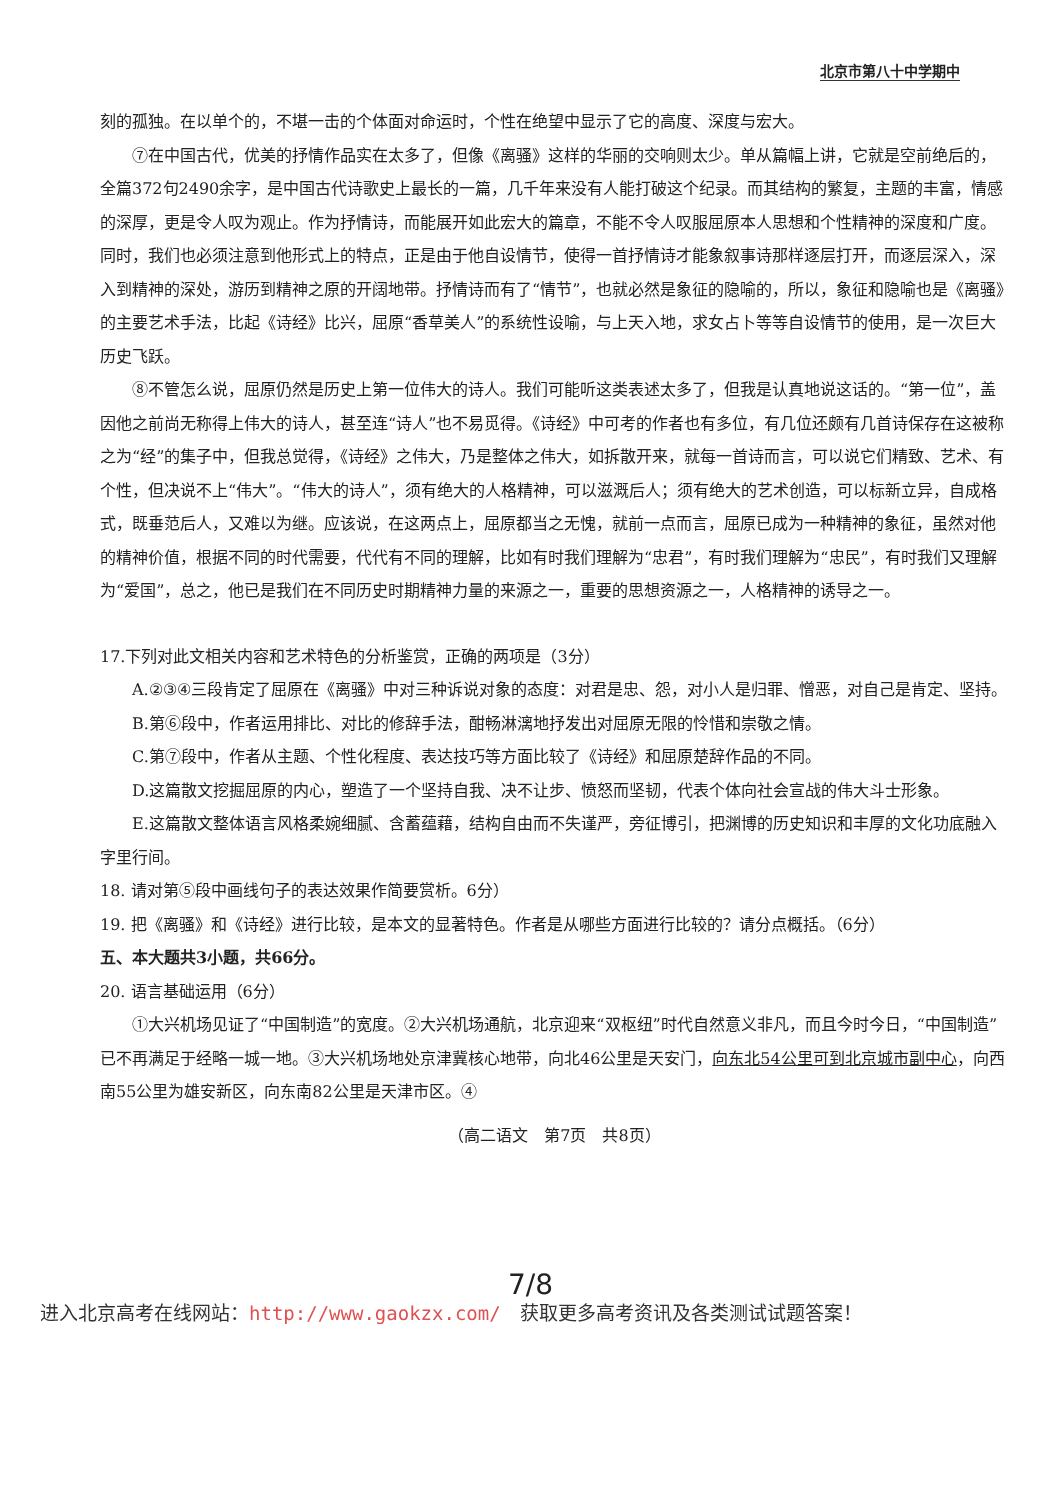北京市第八十中学期中
刻的孤独。在以单个的，不堪一击的个体面对命运时，个性在绝望中显示了它的高度、深度与宏大。
⑦在中国古代，优美的抒情作品实在太多了，但像《离骚》这样的华丽的交响则太少。单从篇幅上讲，它就是空前绝后的，全篇372句2490余字，是中国古代诗歌史上最长的一篇，几千年来没有人能打破这个纪录。而其结构的繁复，主题的丰富，情感的深厚，更是令人叹为观止。作为抒情诗，而能展开如此宏大的篇章，不能不令人叹服屈原本人思想和个性精神的深度和广度。同时，我们也必须注意到他形式上的特点，正是由于他自设情节，使得一首抒情诗才能象叙事诗那样逐层打开，而逐层深入，深入到精神的深处，游历到精神之原的开阔地带。抒情诗而有了“情节”，也就必然是象征的隐喻的，所以，象征和隐喻也是《离骚》的主要艺术手法，比起《诗经》比兴，屈原“香草美人”的系统性设喻，与上天入地，求女占卜等等自设情节的使用，是一次巨大历史飞跃。
⑧不管怎么说，屈原仍然是历史上第一位伟大的诗人。我们可能听这类表述太多了，但我是认真地说这话的。“第一位”，盖因他之前尚无称得上伟大的诗人，甚至连“诗人”也不易觅得。《诗经》中可考的作者也有多位，有几位还颇有几首诗保存在这被称之为“经”的集子中，但我总觉得，《诗经》之伟大，乃是整体之伟大，如拆散开来，就每一首诗而言，可以说它们精致、艺术、有个性，但决说不上“伟大”。“伟大的诗人”，须有绝大的人格精神，可以滋溉后人；须有绝大的艺术创造，可以标新立异，自成格式，既垂范后人，又难以为继。应该说，在这两点上，屈原都当之无愧，就前一点而言，屈原已成为一种精神的象征，虽然对他的精神价值，根据不同的时代需要，代代有不同的理解，比如有时我们理解为“忠君”，有时我们理解为“忠民”，有时我们又理解为“爱国”，总之，他已是我们在不同历史时期精神力量的来源之一，重要的思想资源之一，人格精神的诱导之一。
17.下列对此文相关内容和艺术特色的分析鉴赏，正确的两项是（3分）
A.②③④三段肯定了屈原在《离骚》中对三种诉说对象的态度：对君是忠、怨，对小人是归罪、憎恶，对自己是肯定、坚持。
B.第⑥段中，作者运用排比、对比的修辞手法，酣畅淋漓地抒发出对屈原无限的怜惜和崇敬之情。
C.第⑦段中，作者从主题、个性化程度、表达技巧等方面比较了《诗经》和屈原楚辞作品的不同。
D.这篇散文挖掘屈原的内心，塑造了一个坚持自我、决不让步、愤怒而坚韧，代表个体向社会宣战的伟大斗士形象。
E.这篇散文整体语言风格柔婉细腻、含蓄蕴藉，结构自由而不失谨严，旁征博引，把渊博的历史知识和丰厚的文化功底融入字里行间。
18. 请对第⑤段中画线句子的表达效果作简要赏析。6分）
19. 把《离骚》和《诗经》进行比较，是本文的显著特色。作者是从哪些方面进行比较的？请分点概括。（6分）
五、本大题共3小题，共66分。
20. 语言基础运用（6分）
①大兴机场见证了“中国制造”的宽度。②大兴机场通航，北京迎来“双枢纽”时代自然意义非凡，而且今时今日，“中国制造”已不再满足于经略一城一地。③大兴机场地处京津冀核心地带，向北46公里是天安门，向东北54公里可到北京城市副中心，向西南55公里为雄安新区，向东南82公里是天津市区。④
（高二语文　第7页　共8页）
7/8
进入北京高考在线网站：http://www.gaokzx.com/　获取更多高考资讯及各类测试试题答案！